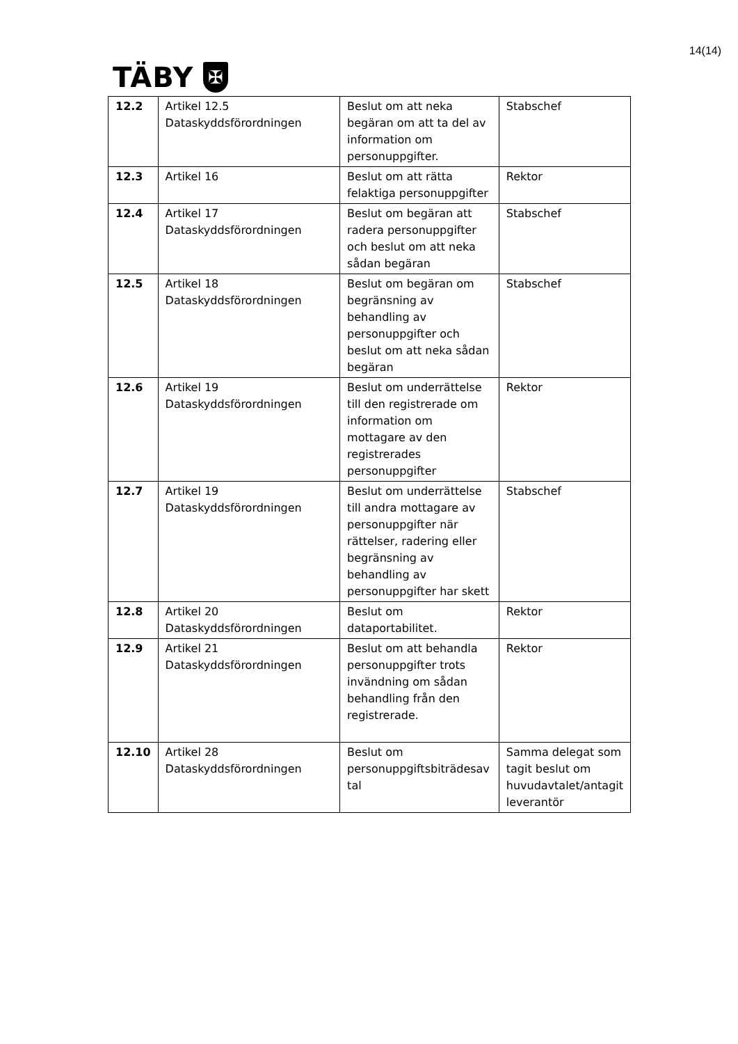14(14)
TÄBY ✠
| 12.2 | Artikel 12.5 Dataskyddsförordningen | Beslut om att neka begäran om att ta del av information om personuppgifter. | Stabschef |
| 12.3 | Artikel 16 | Beslut om att rätta felaktiga personuppgifter | Rektor |
| 12.4 | Artikel 17 Dataskyddsförordningen | Beslut om begäran att radera personuppgifter och beslut om att neka sådan begäran | Stabschef |
| 12.5 | Artikel 18 Dataskyddsförordningen | Beslut om begäran om begränsning av behandling av personuppgifter och beslut om att neka sådan begäran | Stabschef |
| 12.6 | Artikel 19 Dataskyddsförordningen | Beslut om underrättelse till den registrerade om information om mottagare av den registrerades personuppgifter | Rektor |
| 12.7 | Artikel 19 Dataskyddsförordningen | Beslut om underrättelse till andra mottagare av personuppgifter när rättelser, radering eller begränsning av behandling av personuppgifter har skett | Stabschef |
| 12.8 | Artikel 20 Dataskyddsförordningen | Beslut om dataportabilitet. | Rektor |
| 12.9 | Artikel 21 Dataskyddsförordningen | Beslut om att behandla personuppgifter trots invändning om sådan behandling från den registrerade. | Rektor |
| 12.10 | Artikel 28 Dataskyddsförordningen | Beslut om personuppgiftsbiträdesav tal | Samma delegat som tagit beslut om huvudavtalet/antagit leverantör |